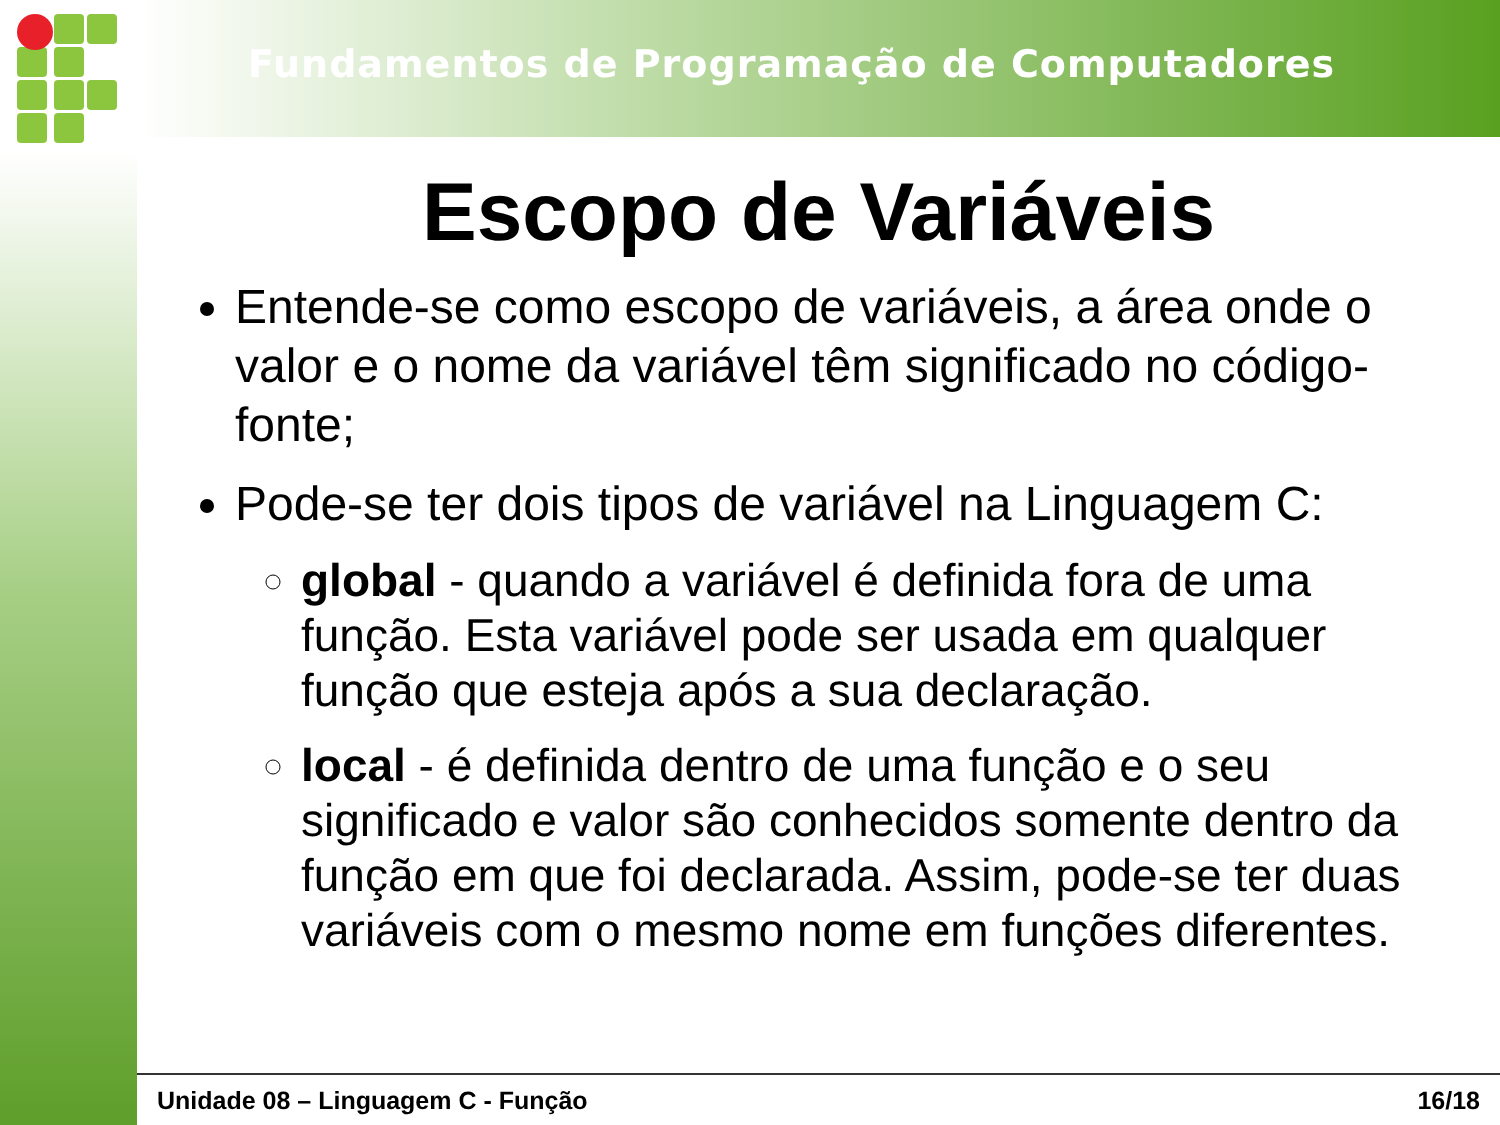Fundamentos de Programação de Computadores
Escopo de Variáveis
Entende-se como escopo de variáveis, a área onde o valor e o nome da variável têm significado no código-fonte;
Pode-se ter dois tipos de variável na Linguagem C:
global - quando a variável é definida fora de uma função. Esta variável pode ser usada em qualquer função que esteja após a sua declaração.
local - é definida dentro de uma função e o seu significado e valor são conhecidos somente dentro da função em que foi declarada. Assim, pode-se ter duas variáveis com o mesmo nome em funções diferentes.
Unidade 08 – Linguagem C - Função 16/18